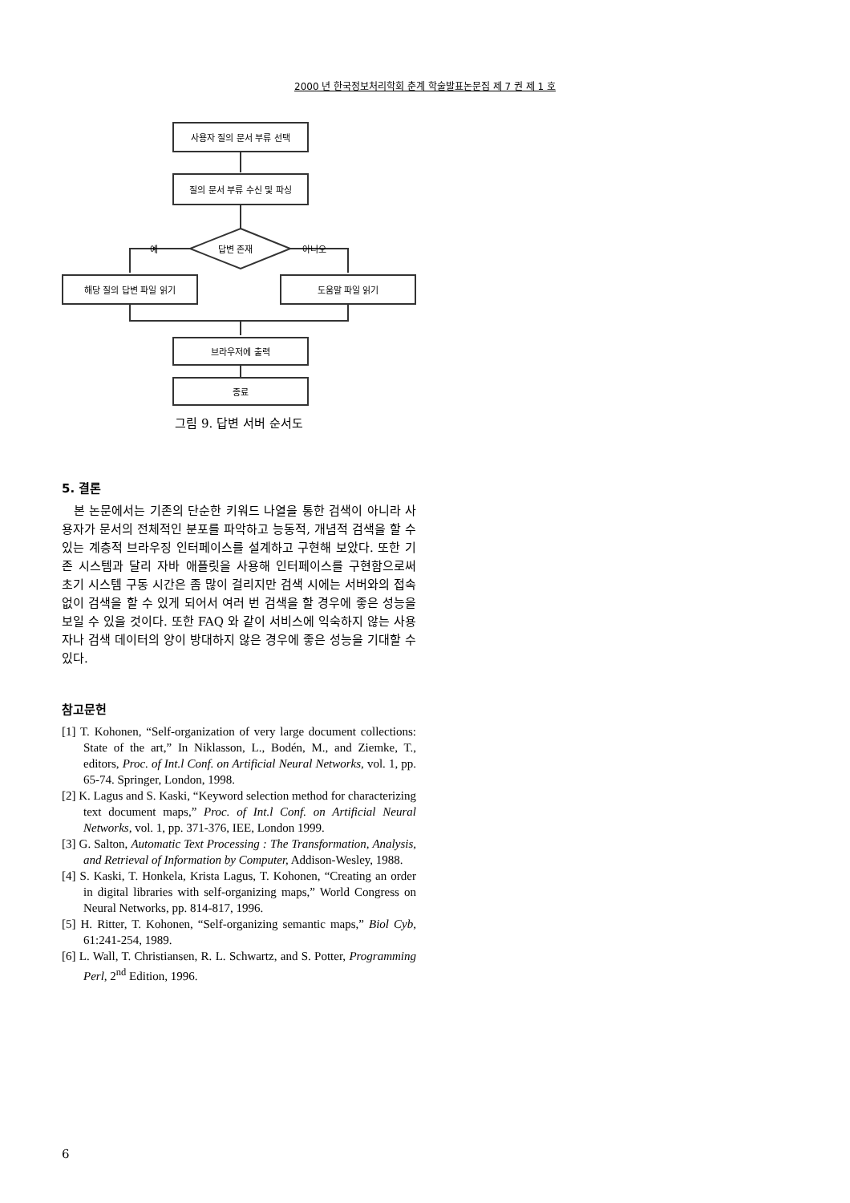2000 년 한국정보처리학회 춘계 학술발표논문집 제 7 권 제 1 호
사용자 질의 문서 부류 선택
질의 문서 부류 수신 및 파싱
답변 존재
예 아니오
해당 질의 답변 파일 읽기 도움말 파일 읽기
브라우저에 출력
종료
그림 9. 답변 서버 순서도
5. 결론
본 논문에서는 기존의 단순한 키워드 나열을 통한 검색이 아니라 사용자가 문서의 전체적인 분포를 파악하고 능동적, 개념적 검색을 할 수 있는 계층적 브라우징 인터페이스를 설계하고 구현해 보았다. 또한 기존 시스템과 달리 자바 애플릿을 사용해 인터페이스를 구현함으로써 초기 시스템 구동 시간은 좀 많이 걸리지만 검색 시에는 서버와의 접속 없이 검색을 할 수 있게 되어서 여러 번 검색을 할 경우에 좋은 성능을 보일 수 있을 것이다. 또한 FAQ 와 같이 서비스에 익숙하지 않는 사용자나 검색 데이터의 양이 방대하지 않은 경우에 좋은 성능을 기대할 수 있다.
참고문헌
[1] T. Kohonen, “Self-organization of very large document collections: State of the art,” In Niklasson, L., Bodén, M., and Ziemke, T., editors, Proc. of Int.l Conf. on Artificial Neural Networks, vol. 1, pp. 65-74. Springer, London, 1998.
[2] K. Lagus and S. Kaski, “Keyword selection method for characterizing text document maps,” Proc. of Int.l Conf. on Artificial Neural Networks, vol. 1, pp. 371-376, IEE, London 1999.
[3] G. Salton, Automatic Text Processing : The Transformation, Analysis, and Retrieval of Information by Computer, Addison-Wesley, 1988.
[4] S. Kaski, T. Honkela, Krista Lagus, T. Kohonen, “Creating an order in digital libraries with self-organizing maps,” World Congress on Neural Networks, pp. 814-817, 1996.
[5] H. Ritter, T. Kohonen, “Self-organizing semantic maps,” Biol Cyb, 61:241-254, 1989.
[6] L. Wall, T. Christiansen, R. L. Schwartz, and S. Potter, Programming Perl, 2<sup>nd</sup> Edition, 1996.
6